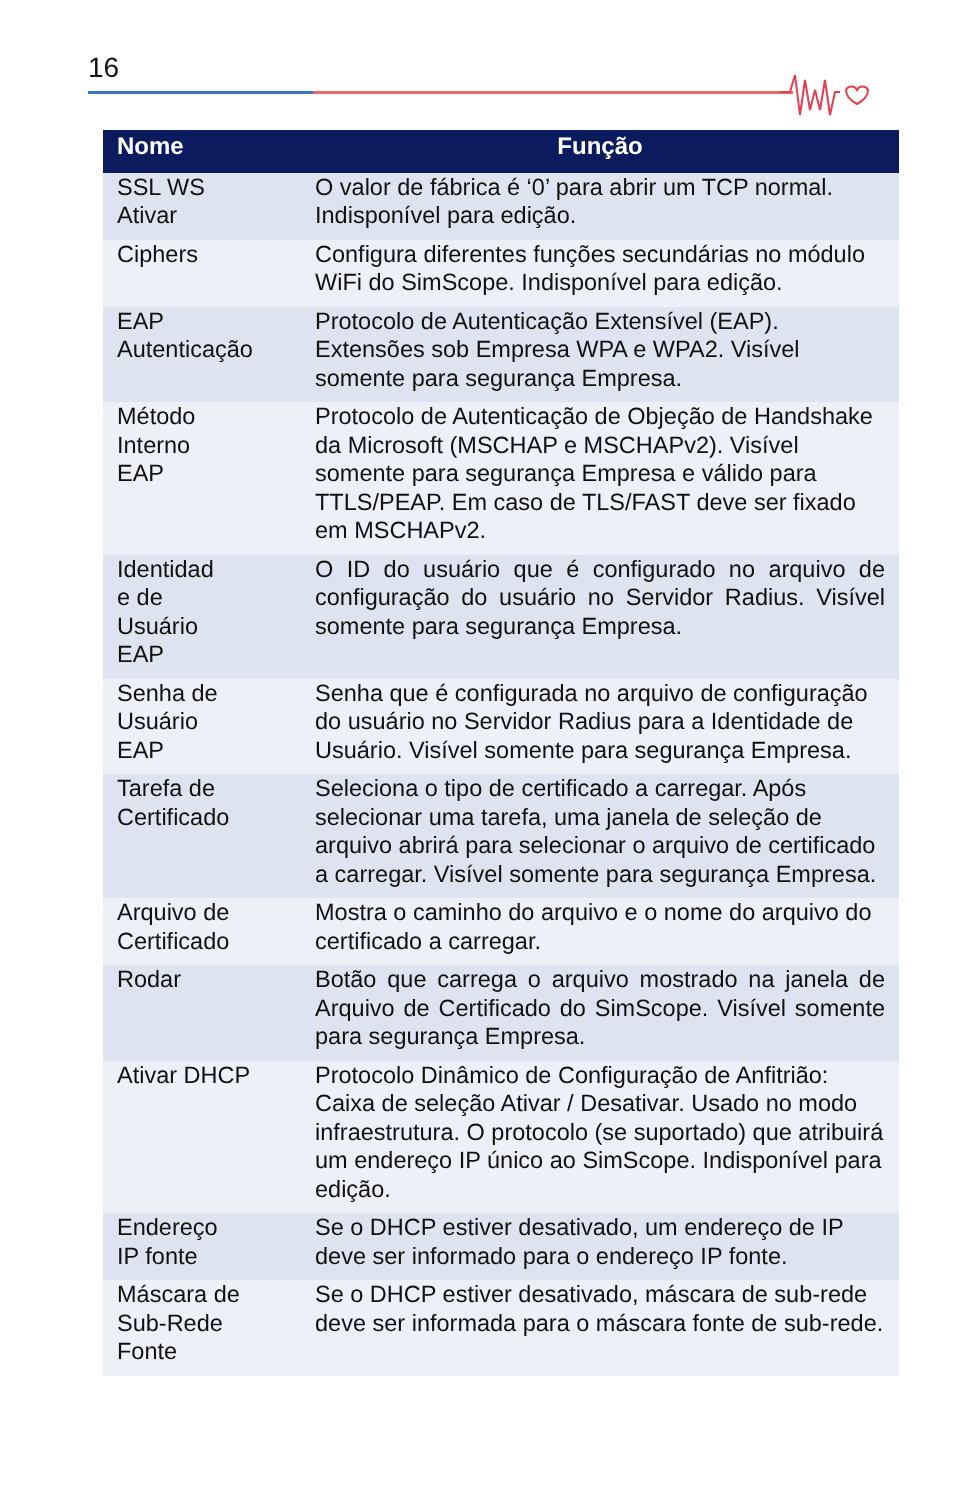16
| Nome | Função |
| --- | --- |
| SSL WS Ativar | O valor de fábrica é ‘0’ para abrir um TCP normal. Indisponível para edição. |
| Ciphers | Configura diferentes funções secundárias no módulo WiFi do SimScope. Indisponível para edição. |
| EAP Autenticação | Protocolo de Autenticação Extensível (EAP). Extensões sob Empresa WPA e WPA2. Visível somente para segurança Empresa. |
| Método Interno EAP | Protocolo de Autenticação de Objeção de Handshake da Microsoft (MSCHAP e MSCHAPv2). Visível somente para segurança Empresa e válido para TTLS/PEAP. Em caso de TLS/FAST deve ser fixado em MSCHAPv2. |
| Identidad e de Usuário EAP | O ID do usuário que é configurado no arquivo de configuração do usuário no Servidor Radius. Visível somente para segurança Empresa. |
| Senha de Usuário EAP | Senha que é configurada no arquivo de configuração do usuário no Servidor Radius para a Identidade de Usuário. Visível somente para segurança Empresa. |
| Tarefa de Certificado | Seleciona o tipo de certificado a carregar. Após selecionar uma tarefa, uma janela de seleção de arquivo abrirá para selecionar o arquivo de certificado a carregar. Visível somente para segurança Empresa. |
| Arquivo de Certificado | Mostra o caminho do arquivo e o nome do arquivo do certificado a carregar. |
| Rodar | Botão que carrega o arquivo mostrado na janela de Arquivo de Certificado do SimScope. Visível somente para segurança Empresa. |
| Ativar DHCP | Protocolo Dinâmico de Configuração de Anfitrião: Caixa de seleção Ativar / Desativar. Usado no modo infraestrutura. O protocolo (se suportado) que atribuirá um endereço IP único ao SimScope. Indisponível para edição. |
| Endereço IP fonte | Se o DHCP estiver desativado, um endereço de IP deve ser informado para o endereço IP fonte. |
| Máscara de Sub-Rede Fonte | Se o DHCP estiver desativado, máscara de sub-rede deve ser informada para o máscara fonte de sub-rede. |